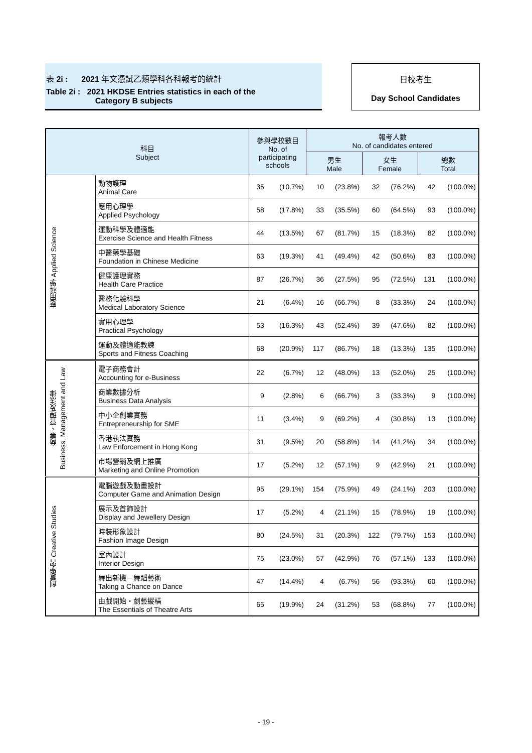表 2i : 2021 年文憑試乙類學科各科報考的統計
Table 2i : 2021 HKDSE Entries statistics in each of the
Category B subjects
日校考生
Day School Candidates
| 科目 Subject | | 參與學校數目 No. of participating schools | | 報考人數 No. of candidates entered | | | | | |
| --- | --- | --- | --- | --- | --- | --- | --- | --- | --- |
| | | | | 男生 Male | | 女生 Female | | 總數 Total | |
| 應用科學 Applied Science | 動物護理 Animal Care | 35 | (10.7%) | 10 | (23.8%) | 32 | (76.2%) | 42 | (100.0%) |
| | 應用心理學 Applied Psychology | 58 | (17.8%) | 33 | (35.5%) | 60 | (64.5%) | 93 | (100.0%) |
| | 運動科學及體適能 Exercise Science and Health Fitness | 44 | (13.5%) | 67 | (81.7%) | 15 | (18.3%) | 82 | (100.0%) |
| | 中醫藥學基礎 Foundation in Chinese Medicine | 63 | (19.3%) | 41 | (49.4%) | 42 | (50.6%) | 83 | (100.0%) |
| | 健康護理實務 Health Care Practice | 87 | (26.7%) | 36 | (27.5%) | 95 | (72.5%) | 131 | (100.0%) |
| | 醫務化驗科學 Medical Laboratory Science | 21 | (6.4%) | 16 | (66.7%) | 8 | (33.3%) | 24 | (100.0%) |
| | 實用心理學 Practical Psychology | 53 | (16.3%) | 43 | (52.4%) | 39 | (47.6%) | 82 | (100.0%) |
| | 運動及體適能教練 Sports and Fitness Coaching | 68 | (20.9%) | 117 | (86.7%) | 18 | (13.3%) | 135 | (100.0%) |
| 商業、管理及法律 Business, Management and Law | 電子商務會計 Accounting for e-Business | 22 | (6.7%) | 12 | (48.0%) | 13 | (52.0%) | 25 | (100.0%) |
| | 商業數據分析 Business Data Analysis | 9 | (2.8%) | 6 | (66.7%) | 3 | (33.3%) | 9 | (100.0%) |
| | 中小企創業實務 Entrepreneurship for SME | 11 | (3.4%) | 9 | (69.2%) | 4 | (30.8%) | 13 | (100.0%) |
| | 香港執法實務 Law Enforcement in Hong Kong | 31 | (9.5%) | 20 | (58.8%) | 14 | (41.2%) | 34 | (100.0%) |
| | 市場營銷及網上推廣 Marketing and Online Promotion | 17 | (5.2%) | 12 | (57.1%) | 9 | (42.9%) | 21 | (100.0%) |
| 創意學習 Creative Studies | 電腦遊戲及動畫設計 Computer Game and Animation Design | 95 | (29.1%) | 154 | (75.9%) | 49 | (24.1%) | 203 | (100.0%) |
| | 展示及首飾設計 Display and Jewellery Design | 17 | (5.2%) | 4 | (21.1%) | 15 | (78.9%) | 19 | (100.0%) |
| | 時裝形象設計 Fashion Image Design | 80 | (24.5%) | 31 | (20.3%) | 122 | (79.7%) | 153 | (100.0%) |
| | 室內設計 Interior Design | 75 | (23.0%) | 57 | (42.9%) | 76 | (57.1%) | 133 | (100.0%) |
| | 舞出新機－舞蹈藝術 Taking a Chance on Dance | 47 | (14.4%) | 4 | (6.7%) | 56 | (93.3%) | 60 | (100.0%) |
| | 由戲開始‧劇藝縱橫 The Essentials of Theatre Arts | 65 | (19.9%) | 24 | (31.2%) | 53 | (68.8%) | 77 | (100.0%) |
- 19 -